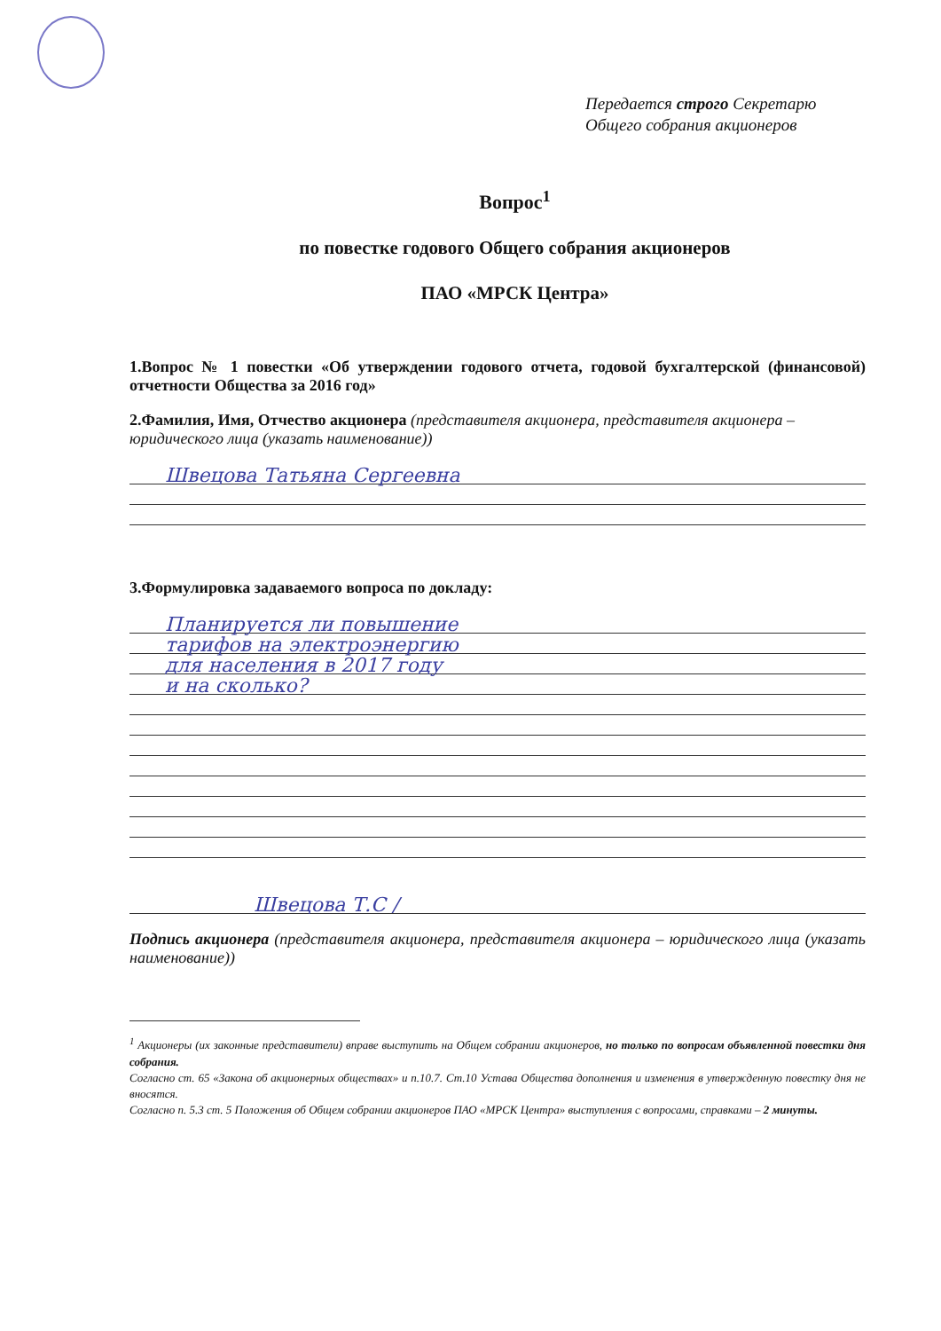Передается строго Секретарю
Общего собрания акционеров
Вопрос<sup>1</sup>
по повестке годового Общего собрания акционеров
ПАО «МРСК Центра»
1.Вопрос № 1 повестки «Об утверждении годового отчета, годовой бухгалтерской (финансовой) отчетности Общества за 2016 год»
2.Фамилия, Имя, Отчество акционера (представителя акционера, представителя акционера – юридического лица (указать наименование))
Швецова Татьяна Сергеевна
3.Формулировка задаваемого вопроса по докладу:
Планируется ли повышение
тарифов на электроэнергию
для населения в 2017 году
и на сколько?
Швецова Т.С /
Подпись акционера (представителя акционера, представителя акционера – юридического лица (указать наименование))
<sup>1</sup> Акционеры (их законные представители) вправе выступить на Общем собрании акционеров, но только по вопросам объявленной повестки дня собрания.
Согласно ст. 65 «Закона об акционерных обществах» и п.10.7. Ст.10 Устава Общества дополнения и изменения в утвержденную повестку дня не вносятся.
Согласно п. 5.3 ст. 5 Положения об Общем собрании акционеров ПАО «МРСК Центра» выступления с вопросами, справками – 2 минуты.